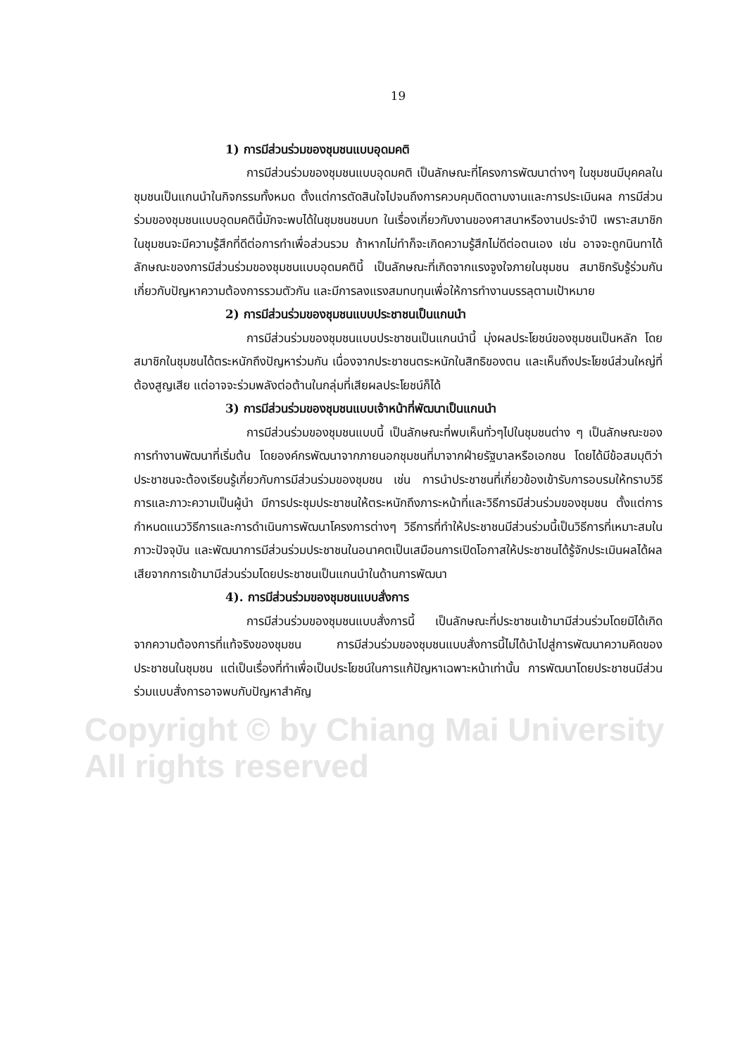Copyright © by Chiang Mai University
All rights reserved
19
1) การมีส่วนร่วมของชุมชนแบบอุดมคติ
การมีส่วนร่วมของชุมชนแบบอุดมคติ เป็นลักษณะที่โครงการพัฒนาต่างๆ ในชุมชนมีบุคคลในชุมชนเป็นแกนนำในกิจกรรมทั้งหมด ตั้งแต่การตัดสินใจไปจนถึงการควบคุมติดตามงานและการประเมินผล การมีส่วนร่วมของชุมชนแบบอุดมคตินี้มักจะพบได้ในชุมชนชนบท ในเรื่องเกี่ยวกับงานของศาสนาหรืองานประจำปี เพราะสมาชิกในชุมชนจะมีความรู้สึกที่ดีต่อการทำเพื่อส่วนรวม ถ้าหากไม่ทำก็จะเกิดความรู้สึกไม่ดีต่อตนเอง เช่น อาจจะถูกนินทาได้ ลักษณะของการมีส่วนร่วมของชุมชนแบบอุดมคตินี้ เป็นลักษณะที่เกิดจากแรงจูงใจภายในชุมชน สมาชิกรับรู้ร่วมกันเกี่ยวกับปัญหาความต้องการรวมตัวกัน และมีการลงแรงสมทบทุนเพื่อให้การทำงานบรรลุตามเป้าหมาย
2) การมีส่วนร่วมของชุมชนแบบประชาชนเป็นแกนนำ
การมีส่วนร่วมของชุมชนแบบประชาชนเป็นแกนนำนี้ มุ่งผลประโยชน์ของชุมชนเป็นหลัก โดยสมาชิกในชุมชนได้ตระหนักถึงปัญหาร่วมกัน เนื่องจากประชาชนตระหนักในสิทธิของตน และเห็นถึงประโยชน์ส่วนใหญ่ที่ต้องสูญเสีย แต่อาจจะร่วมพลังต่อต้านในกลุ่มที่เสียผลประโยชน์ก็ได้
3) การมีส่วนร่วมของชุมชนแบบเจ้าหน้าที่พัฒนาเป็นแกนนำ
การมีส่วนร่วมของชุมชนแบบนี้ เป็นลักษณะที่พบเห็นทั่วๆไปในชุมชนต่าง ๆ เป็นลักษณะของการทำงานพัฒนาที่เริ่มต้น โดยองค์กรพัฒนาจากภายนอกชุมชนที่มาจากฝ่ายรัฐบาลหรือเอกชน โดยได้มีข้อสมมุติว่าประชาชนจะต้องเรียนรู้เกี่ยวกับการมีส่วนร่วมของชุมชน เช่น การนำประชาชนที่เกี่ยวข้องเข้ารับการอบรมให้ทราบวิธีการและภาวะความเป็นผู้นำ มีการประชุมประชาชนให้ตระหนักถึงภาระหน้าที่และวิธีการมีส่วนร่วมของชุมชน ตั้งแต่การกำหนดแนววิธีการและการดำเนินการพัฒนาโครงการต่างๆ วิธีการที่ทำให้ประชาชนมีส่วนร่วมนี้เป็นวิธีการที่เหมาะสมในภาวะปัจจุบัน และพัฒนาการมีส่วนร่วมประชาชนในอนาคตเป็นเสมือนการเปิดโอกาสให้ประชาชนได้รู้จักประเมินผลได้ผลเสียจากการเข้ามามีส่วนร่วมโดยประชาชนเป็นแกนนำในด้านการพัฒนา
4). การมีส่วนร่วมของชุมชนแบบสั่งการ
การมีส่วนร่วมของชุมชนแบบสั่งการนี้ เป็นลักษณะที่ประชาชนเข้ามามีส่วนร่วมโดยมิได้เกิดจากความต้องการที่แท้จริงของชุมชน การมีส่วนร่วมของชุมชนแบบสั่งการนี้ไม่ได้นำไปสู่การพัฒนาความคิดของประชาชนในชุมชน แต่เป็นเรื่องที่ทำเพื่อเป็นประโยชน์ในการแก้ปัญหาเฉพาะหน้าเท่านั้น การพัฒนาโดยประชาชนมีส่วนร่วมแบบสั่งการอาจพบกับปัญหาสำคัญ